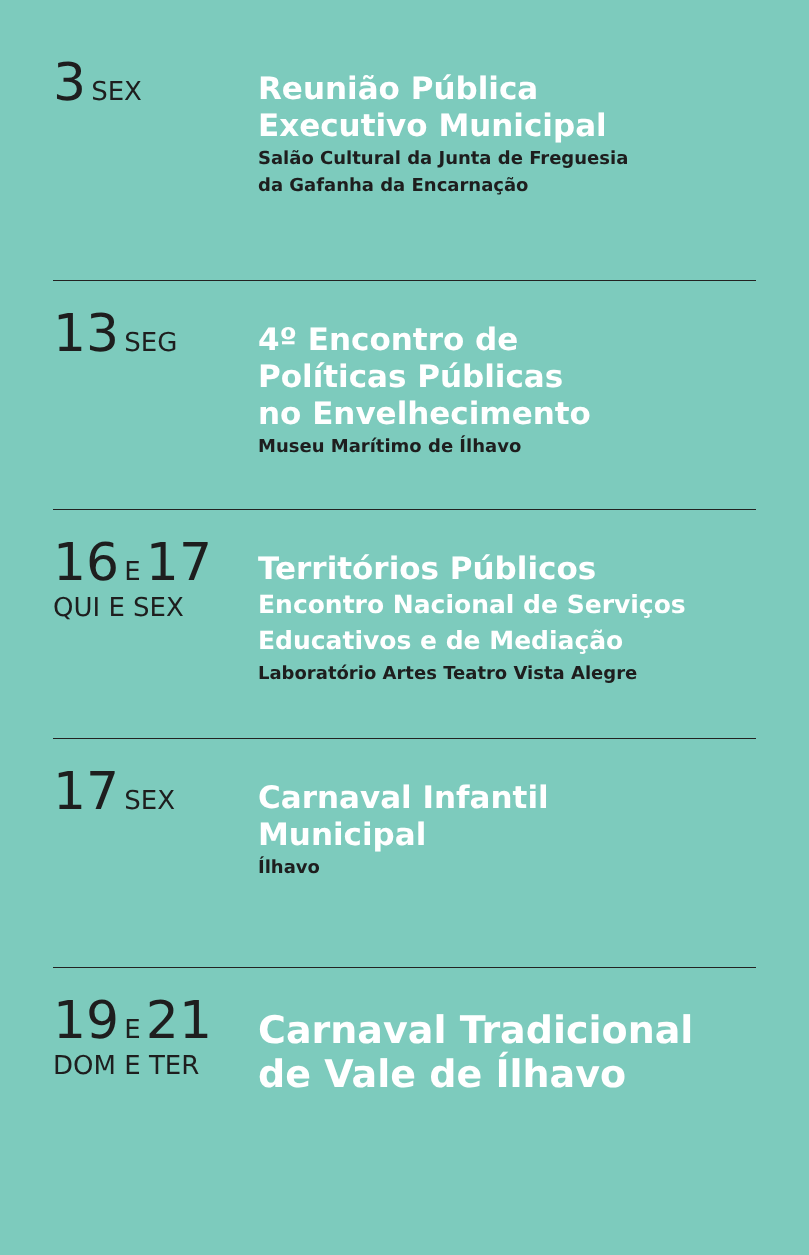3 SEX
Reunião Pública
Executivo Municipal
Salão Cultural da Junta de Freguesia
da Gafanha da Encarnação
13 SEG
4º Encontro de
Políticas Públicas
no Envelhecimento
Museu Marítimo de Ílhavo
16 E 17
QUI E SEX
Territórios Públicos
Encontro Nacional de Serviços
Educativos e de Mediação
Laboratório Artes Teatro Vista Alegre
17 SEX
Carnaval Infantil
Municipal
Ílhavo
19 E 21
DOM E TER
Carnaval Tradicional
de Vale de Ílhavo